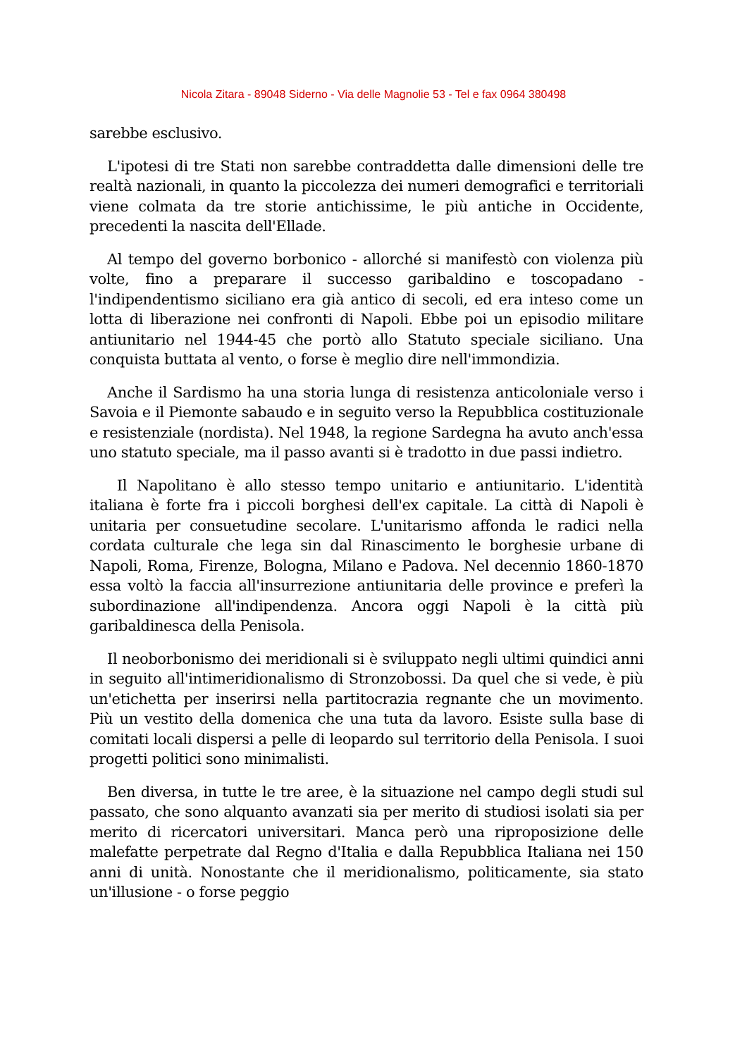Nicola Zitara - 89048 Siderno - Via delle Magnolie 53 - Tel e fax 0964 380498
sarebbe esclusivo.
L'ipotesi di tre Stati non sarebbe contraddetta dalle dimensioni delle tre realtà nazionali, in quanto la piccolezza dei numeri demografici e territoriali viene colmata da tre storie antichissime, le più antiche in Occidente, precedenti la nascita dell'Ellade.
Al tempo del governo borbonico - allorché si manifestò con violenza più volte, fino a preparare il successo garibaldino e toscopadano - l'indipendentismo siciliano era già antico di secoli, ed era inteso come un lotta di liberazione nei confronti di Napoli. Ebbe poi un episodio militare antiunitario nel 1944-45 che portò allo Statuto speciale siciliano. Una conquista buttata al vento, o forse è meglio dire nell'immondizia.
Anche il Sardismo ha una storia lunga di resistenza anticoloniale verso i Savoia e il Piemonte sabaudo e in seguito verso la Repubblica costituzionale e resistenziale (nordista). Nel 1948, la regione Sardegna ha avuto anch'essa uno statuto speciale, ma il passo avanti si è tradotto in due passi indietro.
Il Napolitano è allo stesso tempo unitario e antiunitario. L'identità italiana è forte fra i piccoli borghesi dell'ex capitale. La città di Napoli è unitaria per consuetudine secolare. L'unitarismo affonda le radici nella cordata culturale che lega sin dal Rinascimento le borghesie urbane di Napoli, Roma, Firenze, Bologna, Milano e Padova. Nel decennio 1860-1870 essa voltò la faccia all'insurrezione antiunitaria delle province e preferì la subordinazione all'indipendenza. Ancora oggi Napoli è la città più garibaldinesca della Penisola.
Il neoborbonismo dei meridionali si è sviluppato negli ultimi quindici anni in seguito all'intimeridionalismo di Stronzobossi. Da quel che si vede, è più un'etichetta per inserirsi nella partitocrazia regnante che un movimento. Più un vestito della domenica che una tuta da lavoro. Esiste sulla base di comitati locali dispersi a pelle di leopardo sul territorio della Penisola. I suoi progetti politici sono minimalisti.
Ben diversa, in tutte le tre aree, è la situazione nel campo degli studi sul passato, che sono alquanto avanzati sia per merito di studiosi isolati sia per merito di ricercatori universitari. Manca però una riproposizione delle malefatte perpetrate dal Regno d'Italia e dalla Repubblica Italiana nei 150 anni di unità. Nonostante che il meridionalismo, politicamente, sia stato un'illusione - o forse peggio